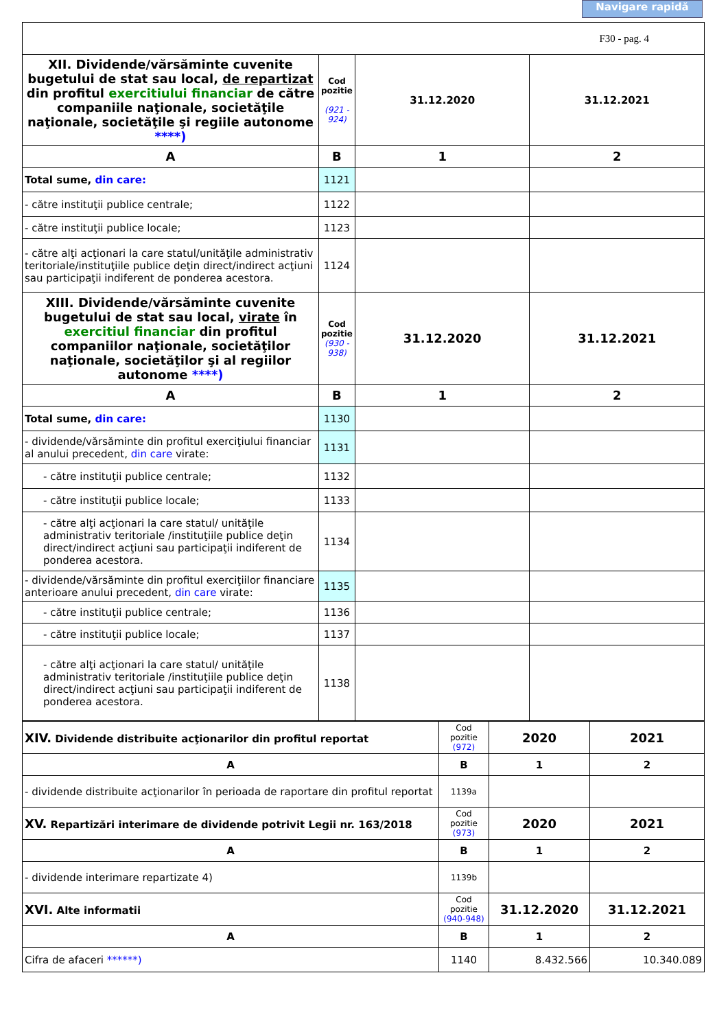Navigare rapidă
| F30 - pag. 4 | | | |
| XII. Dividende/vărsăminte cuvenite bugetului de stat sau local, de repartizat din profitul exercitiului financiar de către companiile naţionale, societăţile naţionale, societăţile şi regiile autonome ****) | Cod pozitie (921 - 924) | 31.12.2020 | 31.12.2021 |
| A | B | 1 | 2 |
| Total sume, din care: | 1121 | | |
| - către instituţii publice centrale; | 1122 | | |
| - către instituţii publice locale; | 1123 | | |
| - către alţi acţionari la care statul/unităţile administrativ teritoriale/instituţiile publice deţin direct/indirect acţiuni sau participaţii indiferent de ponderea acestora. | 1124 | | |
| XIII. Dividende/vărsăminte cuvenite bugetului de stat sau local, virate în exercitiul financiar din profitul companiilor naţionale, societăţilor naţionale, societăţilor şi al regiilor autonome ****) | Cod pozitie (930 - 938) | 31.12.2020 | 31.12.2021 |
| A | B | 1 | 2 |
| Total sume, din care: | 1130 | | |
| - dividende/vărsăminte din profitul exerciţiului financiar al anului precedent, din care virate: | 1131 | | |
| - către instituţii publice centrale; | 1132 | | |
| - către instituţii publice locale; | 1133 | | |
| - către alţi acţionari la care statul/ unităţile administrativ teritoriale /instituţiile publice deţin direct/indirect acţiuni sau participaţii indiferent de ponderea acestora. | 1134 | | |
| - dividende/vărsăminte din profitul exerciţiilor financiare anterioare anului precedent, din care virate: | 1135 | | |
| - către instituţii publice centrale; | 1136 | | |
| - către instituţii publice locale; | 1137 | | |
| - către alţi acţionari la care statul/ unităţile administrativ teritoriale /instituţiile publice deţin direct/indirect acţiuni sau participaţii indiferent de ponderea acestora. | 1138 | | |
| XIV. Dividende distribuite acţionarilor din profitul reportat | Cod pozitie (972) | 2020 | 2021 |
| A | B | 1 | 2 |
| - dividende distribuite acţionarilor în perioada de raportare din profitul reportat | 1139a | | |
| XV. Repartizări interimare de dividende potrivit Legii nr. 163/2018 | Cod pozitie (973) | 2020 | 2021 |
| A | B | 1 | 2 |
| - dividende interimare repartizate 4) | 1139b | | |
| XVI. Alte informatii | Cod pozitie (940-948) | 31.12.2020 | 31.12.2021 |
| A | B | 1 | 2 |
| Cifra de afaceri ******) | 1140 | 8.432.566 | 10.340.089 |